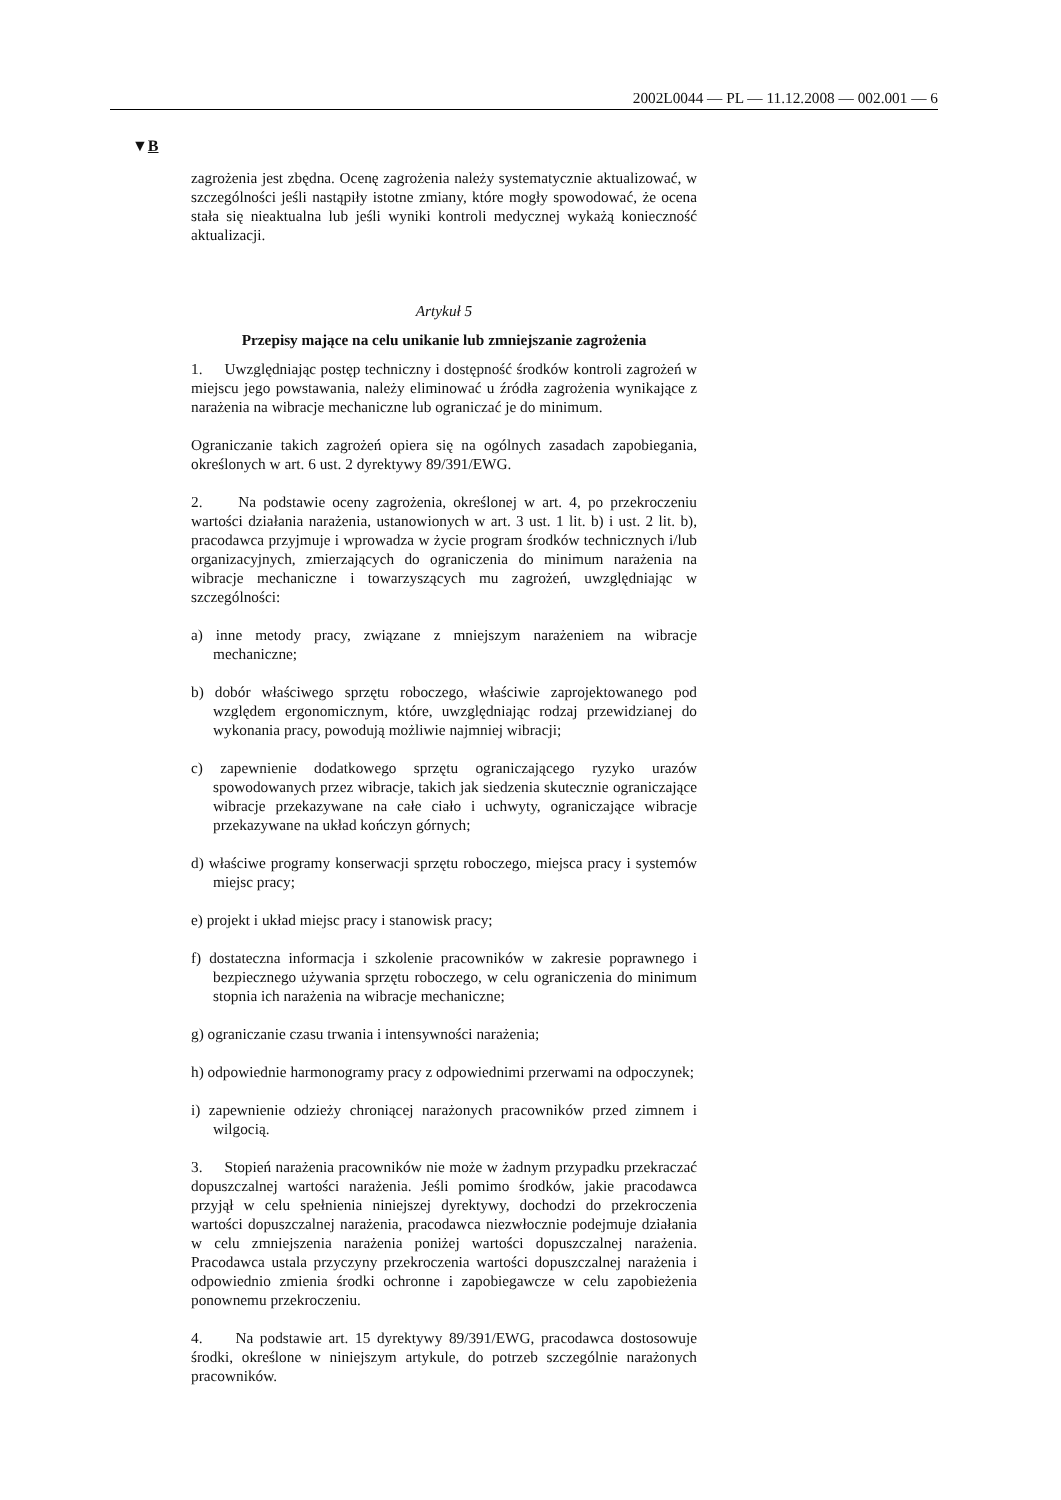2002L0044 — PL — 11.12.2008 — 002.001 — 6
▼B
zagrożenia jest zbędna. Ocenę zagrożenia należy systematycznie aktualizować, w szczególności jeśli nastąpiły istotne zmiany, które mogły spowodować, że ocena stała się nieaktualna lub jeśli wyniki kontroli medycznej wykażą konieczność aktualizacji.
Artykuł 5
Przepisy mające na celu unikanie lub zmniejszanie zagrożenia
1. Uwzględniając postęp techniczny i dostępność środków kontroli zagrożeń w miejscu jego powstawania, należy eliminować u źródła zagrożenia wynikające z narażenia na wibracje mechaniczne lub ograniczać je do minimum.
Ograniczanie takich zagrożeń opiera się na ogólnych zasadach zapobiegania, określonych w art. 6 ust. 2 dyrektywy 89/391/EWG.
2. Na podstawie oceny zagrożenia, określonej w art. 4, po przekroczeniu wartości działania narażenia, ustanowionych w art. 3 ust. 1 lit. b) i ust. 2 lit. b), pracodawca przyjmuje i wprowadza w życie program środków technicznych i/lub organizacyjnych, zmierzających do ograniczenia do minimum narażenia na wibracje mechaniczne i towarzyszących mu zagrożeń, uwzględniając w szczególności:
a) inne metody pracy, związane z mniejszym narażeniem na wibracje mechaniczne;
b) dobór właściwego sprzętu roboczego, właściwie zaprojektowanego pod względem ergonomicznym, które, uwzględniając rodzaj przewidzianej do wykonania pracy, powodują możliwie najmniej wibracji;
c) zapewnienie dodatkowego sprzętu ograniczającego ryzyko urazów spowodowanych przez wibracje, takich jak siedzenia skutecznie ograniczające wibracje przekazywane na całe ciało i uchwyty, ograniczające wibracje przekazywane na układ kończyn górnych;
d) właściwe programy konserwacji sprzętu roboczego, miejsca pracy i systemów miejsc pracy;
e) projekt i układ miejsc pracy i stanowisk pracy;
f) dostateczna informacja i szkolenie pracowników w zakresie poprawnego i bezpiecznego używania sprzętu roboczego, w celu ograniczenia do minimum stopnia ich narażenia na wibracje mechaniczne;
g) ograniczanie czasu trwania i intensywności narażenia;
h) odpowiednie harmonogramy pracy z odpowiednimi przerwami na odpoczynek;
i) zapewnienie odzieży chroniącej narażonych pracowników przed zimnem i wilgocią.
3. Stopień narażenia pracowników nie może w żadnym przypadku przekraczać dopuszczalnej wartości narażenia. Jeśli pomimo środków, jakie pracodawca przyjął w celu spełnienia niniejszej dyrektywy, dochodzi do przekroczenia wartości dopuszczalnej narażenia, pracodawca niezwłocznie podejmuje działania w celu zmniejszenia narażenia poniżej wartości dopuszczalnej narażenia. Pracodawca ustala przyczyny przekroczenia wartości dopuszczalnej narażenia i odpowiednio zmienia środki ochronne i zapobiegawcze w celu zapobieżenia ponownemu przekroczeniu.
4. Na podstawie art. 15 dyrektywy 89/391/EWG, pracodawca dostosowuje środki, określone w niniejszym artykule, do potrzeb szczególnie narażonych pracowników.